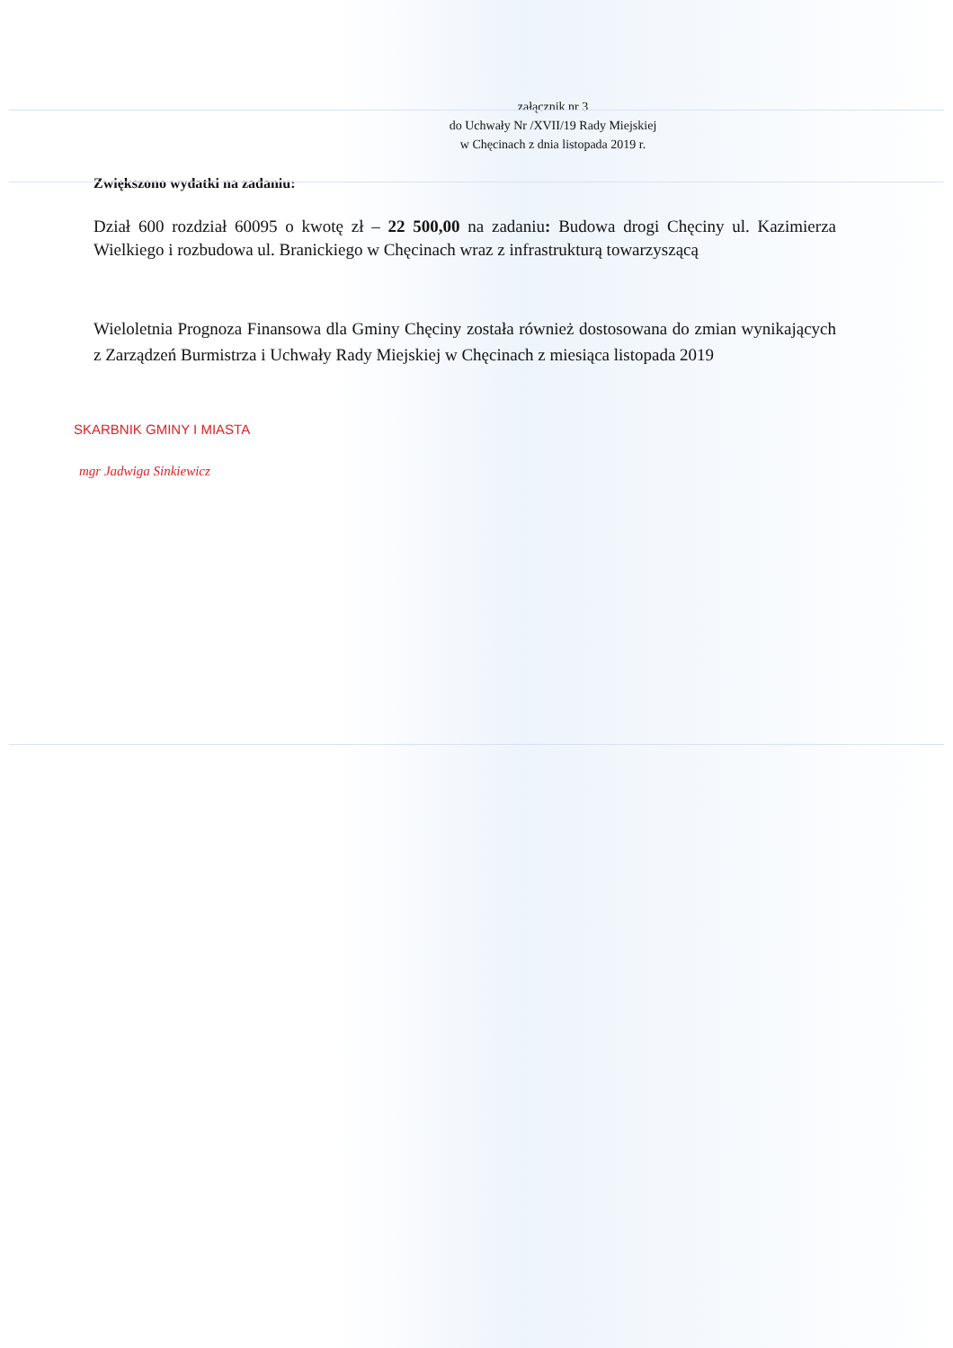załącznik nr 3
do Uchwały Nr /XVII/19 Rady Miejskiej
w Chęcinach z dnia listopada 2019 r.
Zwiększono wydatki na zadaniu:
Dział 600 rozdział 60095 o kwotę zł – 22 500,00 na zadaniu: Budowa drogi Chęciny ul. Kazimierza Wielkiego i rozbudowa ul. Branickiego w Chęcinach wraz z infrastrukturą towarzyszącą
Wieloletnia Prognoza Finansowa dla Gminy Chęciny została również dostosowana do zmian wynikających z Zarządzeń Burmistrza i Uchwały Rady Miejskiej w Chęcinach z miesiąca listopada 2019
SKARBNIK GMINY I MIASTA
mgr Jadwiga Sinkiewicz